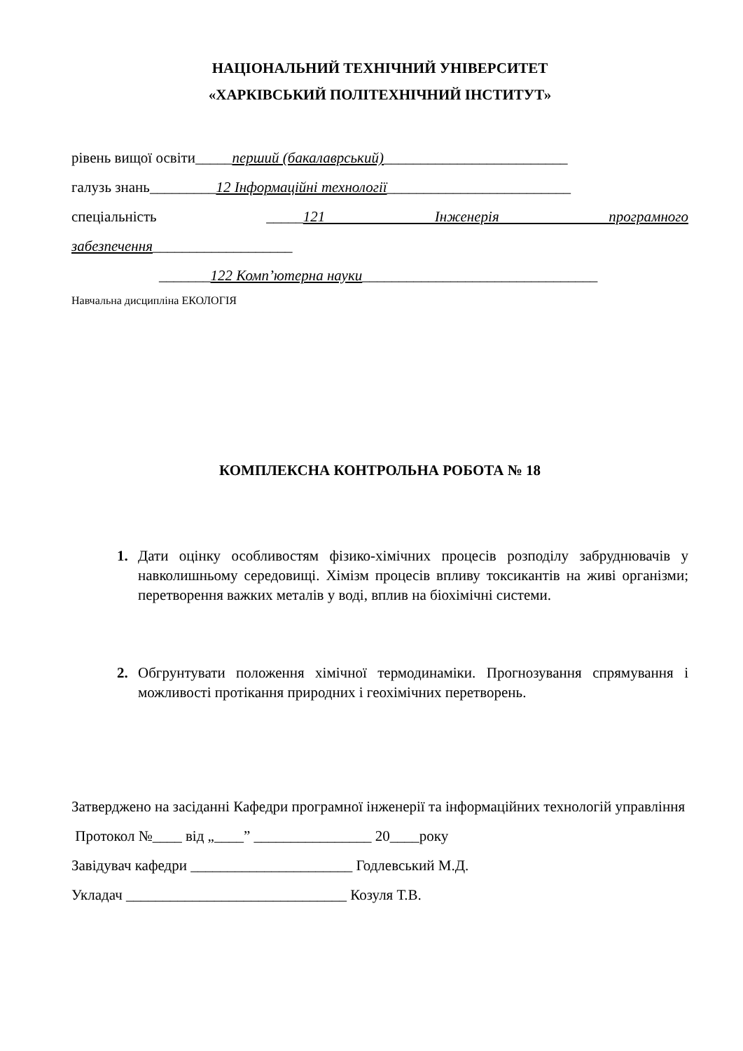НАЦІОНАЛЬНИЙ ТЕХНІЧНИЙ УНІВЕРСИТЕТ
«ХАРКІВСЬКИЙ ПОЛІТЕХНІЧНИЙ ІНСТИТУТ»
рівень вищої освіти_____перший (бакалаврський)_________________________
галузь знань_________12 Інформаційні технології_________________________
спеціальність _____121 Інженерія програмного
забезпечення___________________
_______122 Комп’ютерна науки________________________________
Навчальна дисципліна ЕКОЛОГІЯ
КОМПЛЕКСНА КОНТРОЛЬНА РОБОТА № 18
1. Дати оцінку особливостям фізико-хімічних процесів розподілу забруднювачів у навколишньому середовищі. Хімізм процесів впливу токсикантів на живі організми; перетворення важких металів у воді, вплив на біохімічні системи.
2. Обгрунтувати положення хімічної термодинаміки. Прогнозування спрямування і можливості протікання природних і геохімічних перетворень.
Затверджено на засіданні Кафедри програмної інженерії та інформаційних технологій управління
Протокол №____ від „____” ________________ 20____року
Завідувач кафедри ______________________ Годлевський М.Д.
Укладач ______________________________ Козуля Т.В.